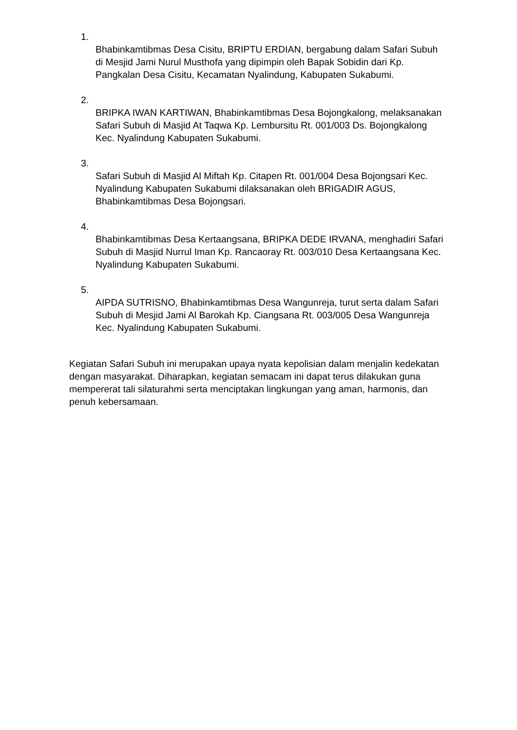1.
Bhabinkamtibmas Desa Cisitu, BRIPTU ERDIAN, bergabung dalam Safari Subuh di Mesjid Jami Nurul Musthofa yang dipimpin oleh Bapak Sobidin dari Kp. Pangkalan Desa Cisitu, Kecamatan Nyalindung, Kabupaten Sukabumi.
2.
BRIPKA IWAN KARTIWAN, Bhabinkamtibmas Desa Bojongkalong, melaksanakan Safari Subuh di Masjid At Taqwa Kp. Lembursitu Rt. 001/003 Ds. Bojongkalong Kec. Nyalindung Kabupaten Sukabumi.
3.
Safari Subuh di Masjid Al Miftah Kp. Citapen Rt. 001/004 Desa Bojongsari Kec. Nyalindung Kabupaten Sukabumi dilaksanakan oleh BRIGADIR AGUS, Bhabinkamtibmas Desa Bojongsari.
4.
Bhabinkamtibmas Desa Kertaangsana, BRIPKA DEDE IRVANA, menghadiri Safari Subuh di Masjid Nurrul Iman Kp. Rancaoray Rt. 003/010 Desa Kertaangsana Kec. Nyalindung Kabupaten Sukabumi.
5.
AIPDA SUTRISNO, Bhabinkamtibmas Desa Wangunreja, turut serta dalam Safari Subuh di Mesjid Jami Al Barokah Kp. Ciangsana Rt. 003/005 Desa Wangunreja Kec. Nyalindung Kabupaten Sukabumi.
Kegiatan Safari Subuh ini merupakan upaya nyata kepolisian dalam menjalin kedekatan dengan masyarakat. Diharapkan, kegiatan semacam ini dapat terus dilakukan guna mempererat tali silaturahmi serta menciptakan lingkungan yang aman, harmonis, dan penuh kebersamaan.